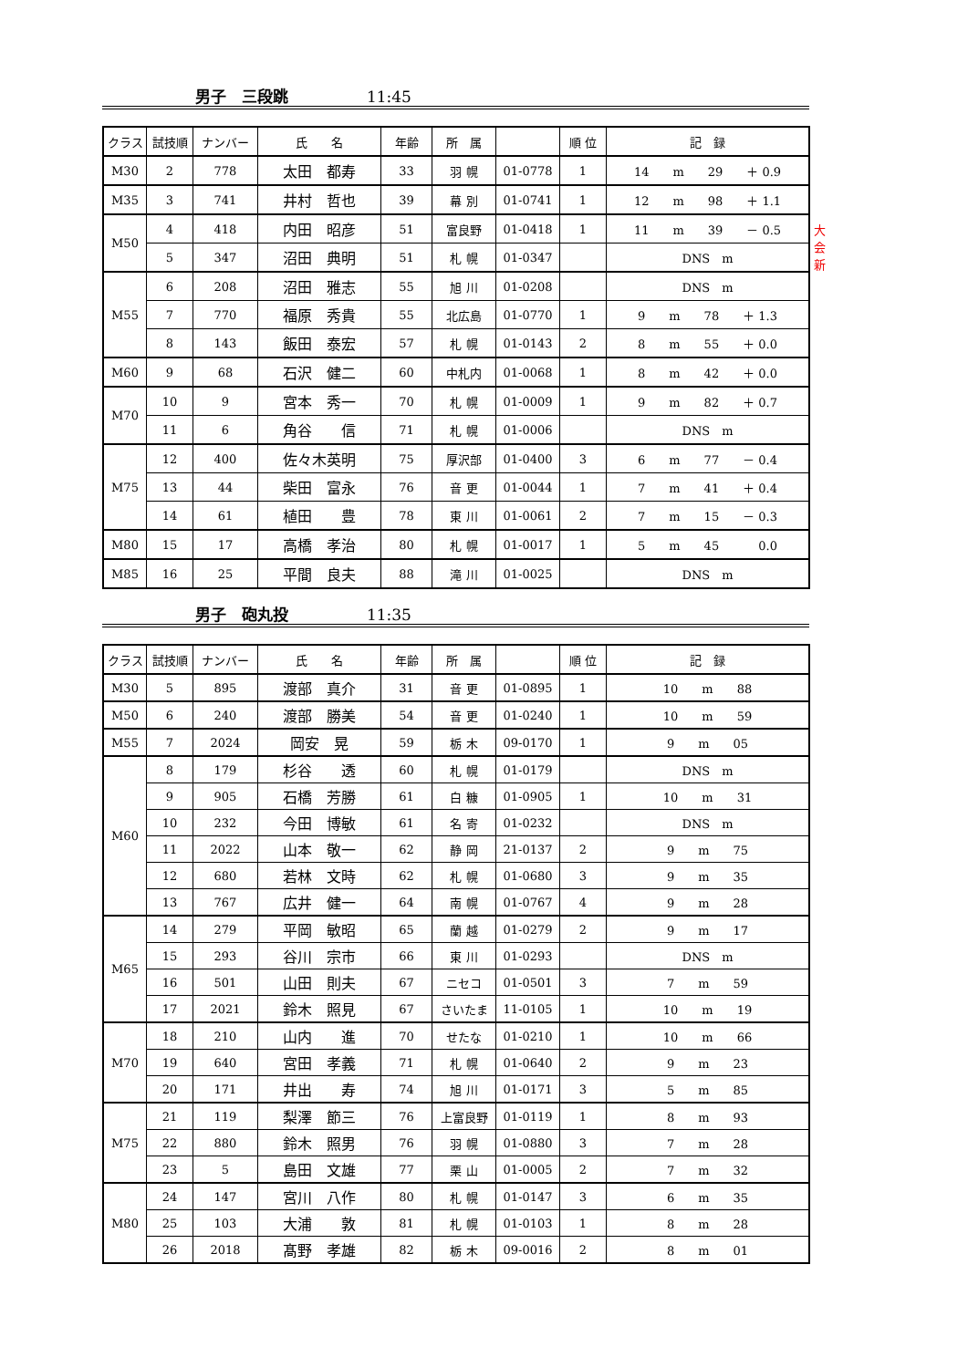男子　三段跳 11:45
| クラス | 試技順 | ナンバー | 氏 名 | 年齢 | 所 属 | | 順 位 | 記 録 |
| --- | --- | --- | --- | --- | --- | --- | --- | --- |
| M30 | 2 | 778 | 太田 都寿 | 33 | 羽 幌 | 01-0778 | 1 | 14 m 29 ＋ 0.9 |
| M35 | 3 | 741 | 井村 哲也 | 39 | 幕 別 | 01-0741 | 1 | 12 m 98 ＋ 1.1 |
| M50 | 4 | 418 | 内田 昭彦 | 51 | 富良野 | 01-0418 | 1 | 11 m 39 － 0.5 大会新 |
| | 5 | 347 | 沼田 典明 | 51 | 札 幌 | 01-0347 | | DNS m |
| M55 | 6 | 208 | 沼田 雅志 | 55 | 旭 川 | 01-0208 | | DNS m |
| | 7 | 770 | 福原 秀貴 | 55 | 北広島 | 01-0770 | 1 | 9 m 78 ＋ 1.3 |
| | 8 | 143 | 飯田 泰宏 | 57 | 札 幌 | 01-0143 | 2 | 8 m 55 ＋ 0.0 |
| M60 | 9 | 68 | 石沢 健二 | 60 | 中札内 | 01-0068 | 1 | 8 m 42 ＋ 0.0 |
| M70 | 10 | 9 | 宮本 秀一 | 70 | 札 幌 | 01-0009 | 1 | 9 m 82 ＋ 0.7 |
| | 11 | 6 | 角谷 信 | 71 | 札 幌 | 01-0006 | | DNS m |
| M75 | 12 | 400 | 佐々木英明 | 75 | 厚沢部 | 01-0400 | 3 | 6 m 77 － 0.4 |
| | 13 | 44 | 柴田 富永 | 76 | 音 更 | 01-0044 | 1 | 7 m 41 ＋ 0.4 |
| | 14 | 61 | 植田 豊 | 78 | 東 川 | 01-0061 | 2 | 7 m 15 － 0.3 |
| M80 | 15 | 17 | 高橋 孝治 | 80 | 札 幌 | 01-0017 | 1 | 5 m 45 0.0 |
| M85 | 16 | 25 | 平間 良夫 | 88 | 滝 川 | 01-0025 | | DNS m |
男子　砲丸投 11:35
| クラス | 試技順 | ナンバー | 氏 名 | 年齢 | 所 属 | | 順 位 | 記 録 |
| --- | --- | --- | --- | --- | --- | --- | --- | --- |
| M30 | 5 | 895 | 渡部 真介 | 31 | 音 更 | 01-0895 | 1 | 10 m 88 |
| M50 | 6 | 240 | 渡部 勝美 | 54 | 音 更 | 01-0240 | 1 | 10 m 59 |
| M55 | 7 | 2024 | 岡安 晃 | 59 | 栃 木 | 09-0170 | 1 | 9 m 05 |
| M60 | 8 | 179 | 杉谷 透 | 60 | 札 幌 | 01-0179 | | DNS m |
| | 9 | 905 | 石橋 芳勝 | 61 | 白 糠 | 01-0905 | 1 | 10 m 31 |
| | 10 | 232 | 今田 博敏 | 61 | 名 寄 | 01-0232 | | DNS m |
| | 11 | 2022 | 山本 敬一 | 62 | 静 岡 | 21-0137 | 2 | 9 m 75 |
| | 12 | 680 | 若林 文時 | 62 | 札 幌 | 01-0680 | 3 | 9 m 35 |
| | 13 | 767 | 広井 健一 | 64 | 南 幌 | 01-0767 | 4 | 9 m 28 |
| M65 | 14 | 279 | 平岡 敏昭 | 65 | 蘭 越 | 01-0279 | 2 | 9 m 17 |
| | 15 | 293 | 谷川 宗市 | 66 | 東 川 | 01-0293 | | DNS m |
| | 16 | 501 | 山田 則夫 | 67 | ニセコ | 01-0501 | 3 | 7 m 59 |
| | 17 | 2021 | 鈴木 照見 | 67 | さいたま | 11-0105 | 1 | 10 m 19 |
| M70 | 18 | 210 | 山内 進 | 70 | せたな | 01-0210 | 1 | 10 m 66 |
| | 19 | 640 | 宮田 孝義 | 71 | 札 幌 | 01-0640 | 2 | 9 m 23 |
| | 20 | 171 | 井出 寿 | 74 | 旭 川 | 01-0171 | 3 | 5 m 85 |
| M75 | 21 | 119 | 梨澤 節三 | 76 | 上富良野 | 01-0119 | 1 | 8 m 93 |
| | 22 | 880 | 鈴木 照男 | 76 | 羽 幌 | 01-0880 | 3 | 7 m 28 |
| | 23 | 5 | 島田 文雄 | 77 | 栗 山 | 01-0005 | 2 | 7 m 32 |
| M80 | 24 | 147 | 宮川 八作 | 80 | 札 幌 | 01-0147 | 3 | 6 m 35 |
| | 25 | 103 | 大浦 敦 | 81 | 札 幌 | 01-0103 | 1 | 8 m 28 |
| | 26 | 2018 | 髙野 孝雄 | 82 | 栃 木 | 09-0016 | 2 | 8 m 01 |